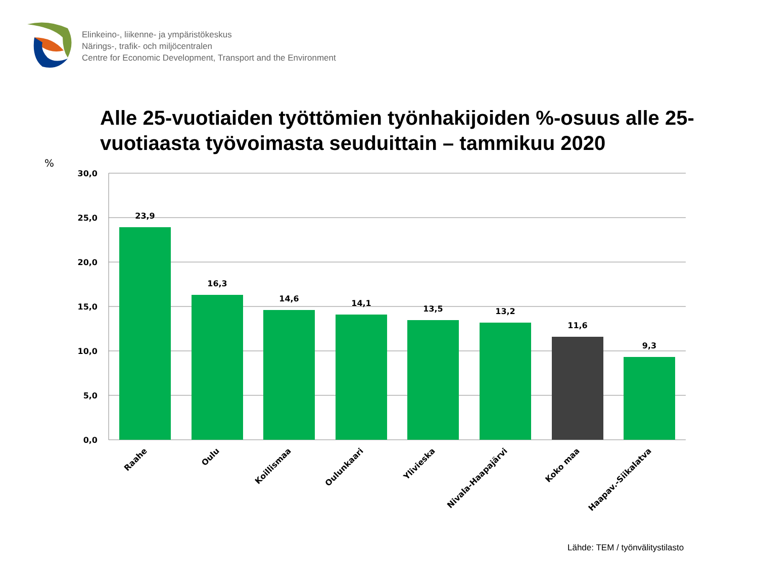Elinkeino-, liikenne- ja ympäristökeskus
Närings-, trafik- och miljöcentralen
Centre for Economic Development, Transport and the Environment
Alle 25-vuotiaiden työttömien työnhakijoiden %-osuus alle 25-vuotiaasta työvoimasta seuduittain – tammikuu 2020
%
30,0
25,0
20,0
15,0
10,0
5,0
0,0
23,9
16,3
14,6
14,1
13,5
13,2
11,6
9,3
Raahe
Oulu
Koillismaa
Oulunkaari
Ylivieska
Nivala-Haapajärvi
Koko maa
Haapav.-Siikalatva
Lähde: TEM / työnvälitystilasto